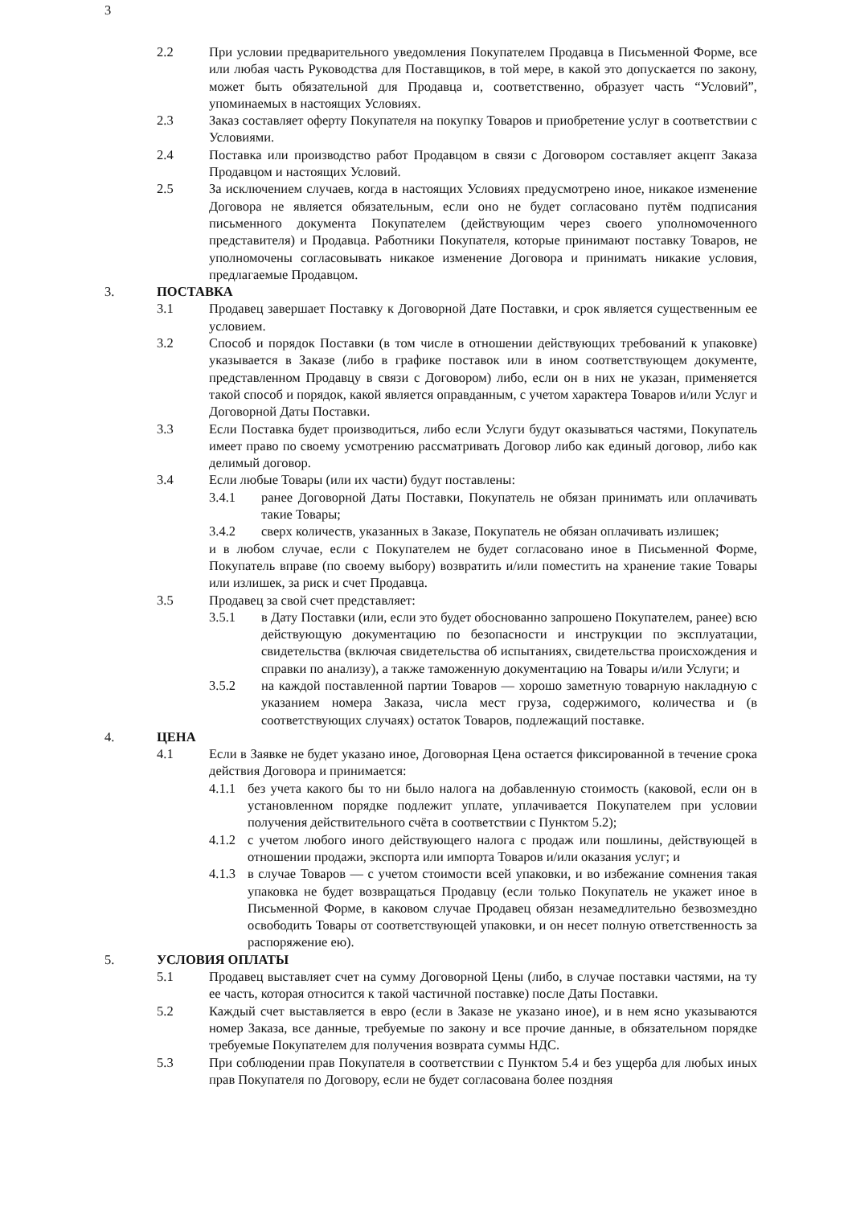3
2.2 При условии предварительного уведомления Покупателем Продавца в Письменной Форме, все или любая часть Руководства для Поставщиков, в той мере, в какой это допускается по закону, может быть обязательной для Продавца и, соответственно, образует часть “Условий”, упоминаемых в настоящих Условиях.
2.3 Заказ составляет оферту Покупателя на покупку Товаров и приобретение услуг в соответствии с Условиями.
2.4 Поставка или производство работ Продавцом в связи с Договором составляет акцепт Заказа Продавцом и настоящих Условий.
2.5 За исключением случаев, когда в настоящих Условиях предусмотрено иное, никакое изменение Договора не является обязательным, если оно не будет согласовано путём подписания письменного документа Покупателем (действующим через своего уполномоченного представителя) и Продавца. Работники Покупателя, которые принимают поставку Товаров, не уполномочены согласовывать никакое изменение Договора и принимать никакие условия, предлагаемые Продавцом.
3. ПОСТАВКА
3.1 Продавец завершает Поставку к Договорной Дате Поставки, и срок является существенным ее условием.
3.2 Способ и порядок Поставки (в том числе в отношении действующих требований к упаковке) указывается в Заказе (либо в графике поставок или в ином соответствующем документе, представленном Продавцу в связи с Договором) либо, если он в них не указан, применяется такой способ и порядок, какой является оправданным, с учетом характера Товаров и/или Услуг и Договорной Даты Поставки.
3.3 Если Поставка будет производиться, либо если Услуги будут оказываться частями, Покупатель имеет право по своему усмотрению рассматривать Договор либо как единый договор, либо как делимый договор.
3.4 Если любые Товары (или их части) будут поставлены:
3.4.1 ранее Договорной Даты Поставки, Покупатель не обязан принимать или оплачивать такие Товары;
3.4.2 сверх количеств, указанных в Заказе, Покупатель не обязан оплачивать излишек;
и в любом случае, если с Покупателем не будет согласовано иное в Письменной Форме, Покупатель вправе (по своему выбору) возвратить и/или поместить на хранение такие Товары или излишек, за риск и счет Продавца.
3.5 Продавец за свой счет представляет:
3.5.1 в Дату Поставки (или, если это будет обоснованно запрошено Покупателем, ранее) всю действующую документацию по безопасности и инструкции по эксплуатации, свидетельства (включая свидетельства об испытаниях, свидетельства происхождения и справки по анализу), а также таможенную документацию на Товары и/или Услуги; и
3.5.2 на каждой поставленной партии Товаров — хорошо заметную товарную накладную с указанием номера Заказа, числа мест груза, содержимого, количества и (в соответствующих случаях) остаток Товаров, подлежащий поставке.
4. ЦЕНА
4.1 Если в Заявке не будет указано иное, Договорная Цена остается фиксированной в течение срока действия Договора и принимается:
4.1.1
без учета какого бы то ни было налога на добавленную стоимость (каковой, если он в установленном порядке подлежит уплате, уплачивается Покупателем при условии получения действительного счёта в соответствии с Пунктом 5.2);
4.1.2
с учетом любого иного действующего налога с продаж или пошлины, действующей в отношении продажи, экспорта или импорта Товаров и/или оказания услуг; и
4.1.3
в случае Товаров — с учетом стоимости всей упаковки, и во избежание сомнения такая упаковка не будет возвращаться Продавцу (если только Покупатель не укажет иное в Письменной Форме, в каковом случае Продавец обязан незамедлительно безвозмездно освободить Товары от соответствующей упаковки, и он несет полную ответственность за распоряжение ею).
5. УСЛОВИЯ ОПЛАТЫ
5.1 Продавец выставляет счет на сумму Договорной Цены (либо, в случае поставки частями, на ту ее часть, которая относится к такой частичной поставке) после Даты Поставки.
5.2 Каждый счет выставляется в евро (если в Заказе не указано иное), и в нем ясно указываются номер Заказа, все данные, требуемые по закону и все прочие данные, в обязательном порядке требуемые Покупателем для получения возврата суммы НДС.
5.3 При соблюдении прав Покупателя в соответствии с Пунктом 5.4 и без ущерба для любых иных прав Покупателя по Договору, если не будет согласована более поздняя